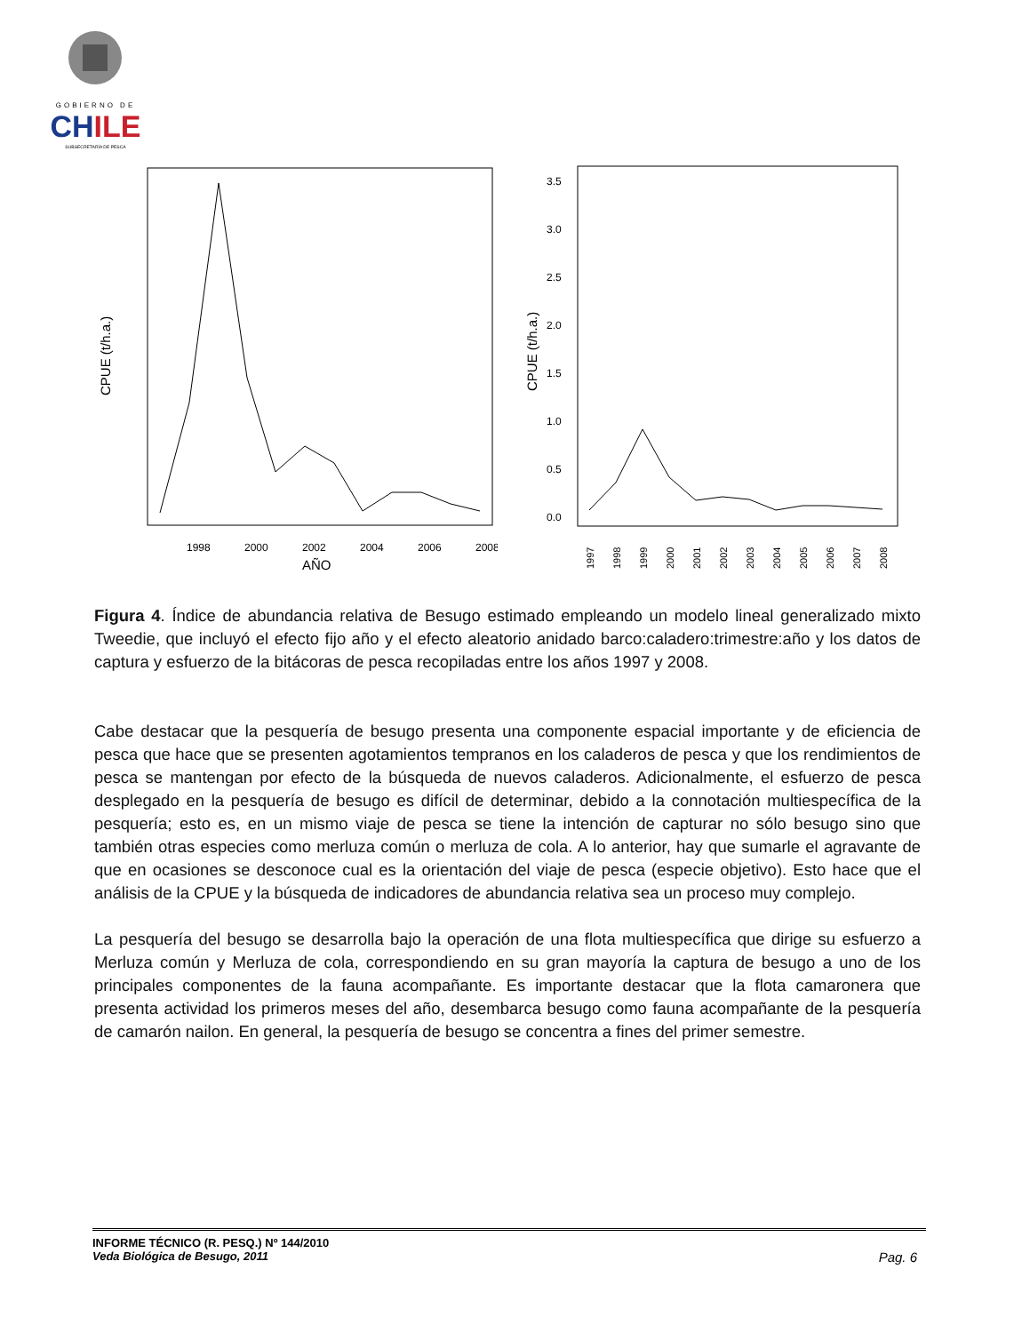GOBIERNO DE
CHILE
SUBSECRETARÍA DE PESCA
CPUE (t/h.a.)
1998
2000
2002
2004
2006
2008
AÑO
CPUE (t/h.a.)
3.5
3.0
2.5
2.0
1.5
1.0
0.5
0.0
1997
1998
1999
2000
2001
2002
2003
2004
2005
2006
2007
2008
Figura 4. Índice de abundancia relativa de Besugo estimado empleando un modelo lineal generalizado mixto Tweedie, que incluyó el efecto fijo año y el efecto aleatorio anidado barco:caladero:trimestre:año y los datos de captura y esfuerzo de la bitácoras de pesca recopiladas entre los años 1997 y 2008.
Cabe destacar que la pesquería de besugo presenta una componente espacial importante y de eficiencia de pesca que hace que se presenten agotamientos tempranos en los caladeros de pesca y que los rendimientos de pesca se mantengan por efecto de la búsqueda de nuevos caladeros. Adicionalmente, el esfuerzo de pesca desplegado en la pesquería de besugo es difícil de determinar, debido a la connotación multiespecífica de la pesquería; esto es, en un mismo viaje de pesca se tiene la intención de capturar no sólo besugo sino que también otras especies como merluza común o merluza de cola. A lo anterior, hay que sumarle el agravante de que en ocasiones se desconoce cual es la orientación del viaje de pesca (especie objetivo). Esto hace que el análisis de la CPUE y la búsqueda de indicadores de abundancia relativa sea un proceso muy complejo.
La pesquería del besugo se desarrolla bajo la operación de una flota multiespecífica que dirige su esfuerzo a Merluza común y Merluza de cola, correspondiendo en su gran mayoría la captura de besugo a uno de los principales componentes de la fauna acompañante. Es importante destacar que la flota camaronera que presenta actividad los primeros meses del año, desembarca besugo como fauna acompañante de la pesquería de camarón nailon. En general, la pesquería de besugo se concentra a fines del primer semestre.
INFORME TÉCNICO (R. PESQ.) Nº 144/2010
Veda Biológica de Besugo, 2011 Pag. 6